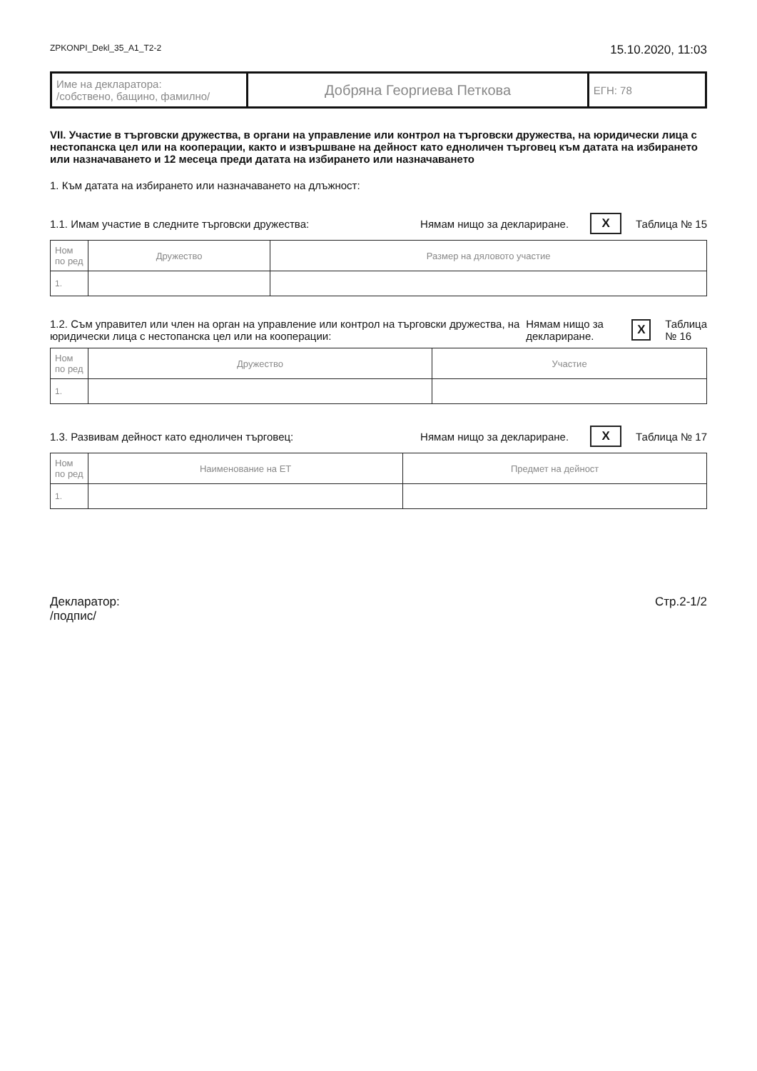ZPKONPI_Dekl_35_A1_T2-2 15.10.2020, 11:03
| Име на декларатора: /собствено, бащино, фамилно/ | Добряна Георгиева Петкова | ЕГН: 78 |
VII. Участие в търговски дружества, в органи на управление или контрол на търговски дружества, на юридически лица с нестопанска цел или на кооперации, както и извършване на дейност като едноличен търговец към датата на избирането или назначаването и 12 месеца преди датата на избирането или назначаването
1. Към датата на избирането или назначаването на длъжност:
1.1. Имам участие в следните търговски дружества: Нямам нищо за деклариране. X Таблица № 15
| Ном по ред | Дружество | Размер на дяловото участие |
| --- | --- | --- |
| 1. | | |
1.2. Съм управител или член на орган на управление или контрол на търговски дружества, на юридически лица с нестопанска цел или на кооперации: Нямам нищо за деклариране. X Таблица № 16
| Ном по ред | Дружество | Участие |
| --- | --- | --- |
| 1. | | |
1.3. Развивам дейност като едноличен търговец: Нямам нищо за деклариране. X Таблица № 17
| Ном по ред | Наименование на ЕТ | Предмет на дейност |
| --- | --- | --- |
| 1. | | |
Декларатор:
/подпис/ Стр.2-1/2